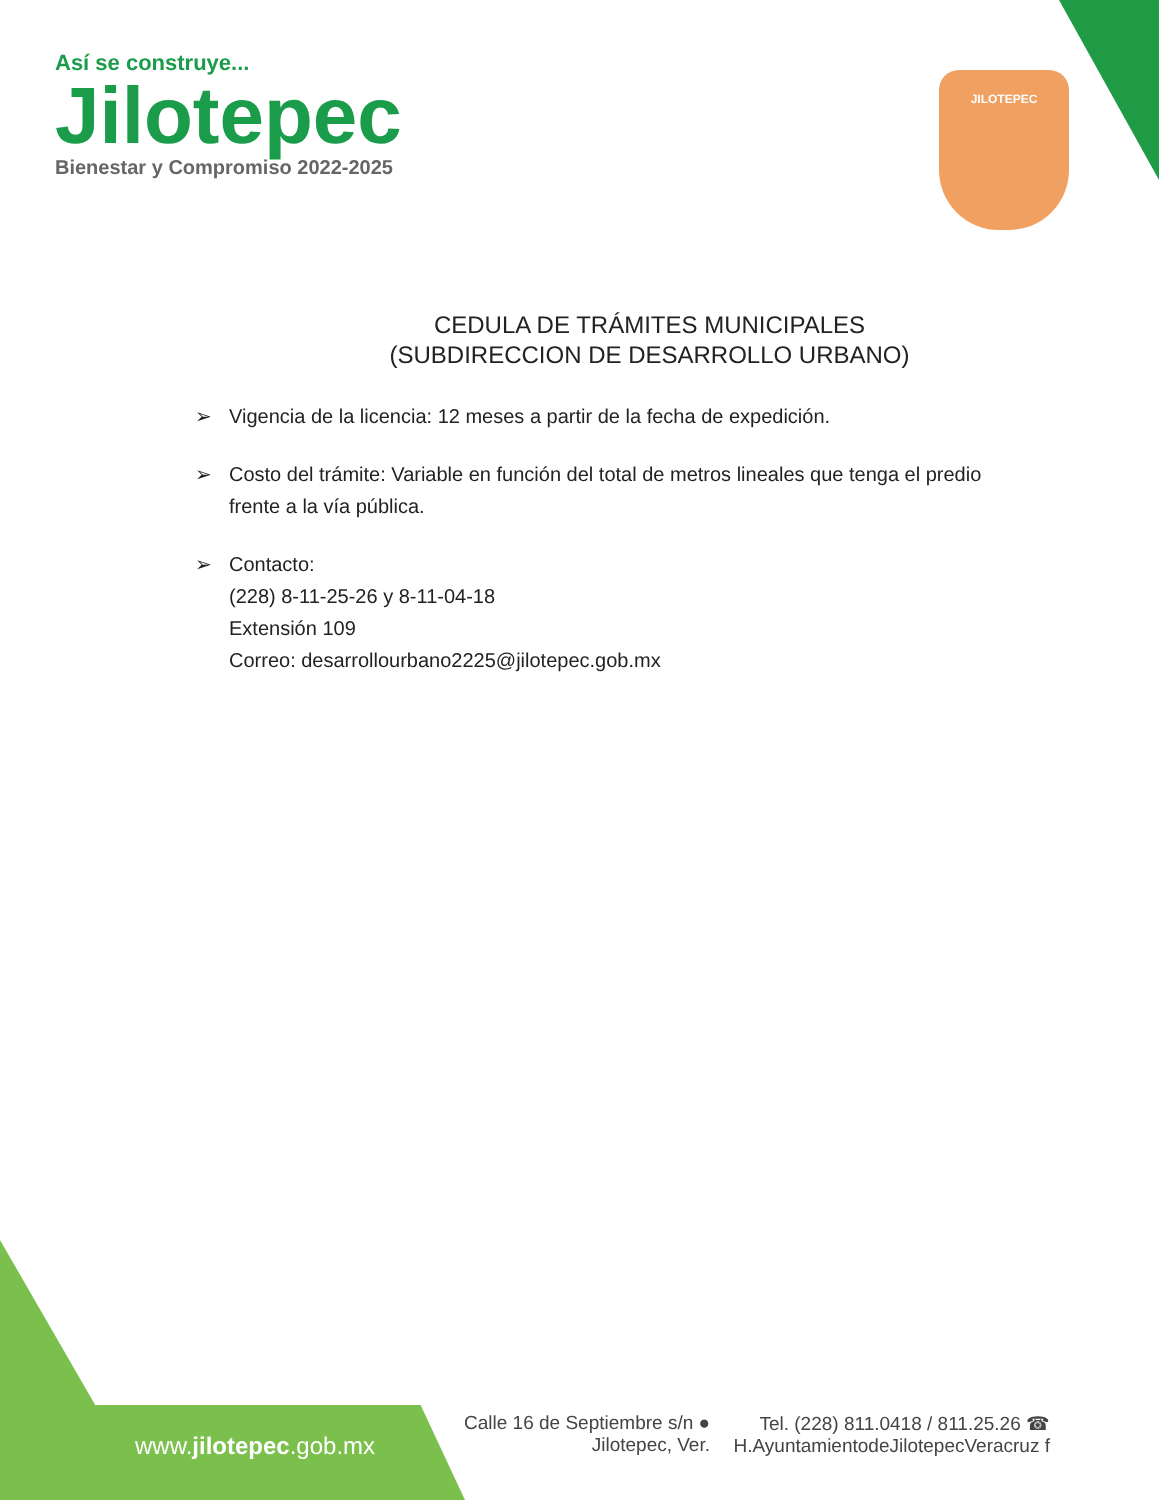Así se construye...
Jilotepec
Bienestar y Compromiso 2022-2025
JILOTEPEC
CEDULA DE TRÁMITES MUNICIPALES
(SUBDIRECCION DE DESARROLLO URBANO)
➢ Vigencia de la licencia: 12 meses a partir de la fecha de expedición.
➢ Costo del trámite: Variable en función del total de metros lineales que tenga el predio frente a la vía pública.
➢ Contacto:
(228) 8-11-25-26 y 8-11-04-18
Extensión 109
Correo: desarrollourbano2225@jilotepec.gob.mx
www.jilotepec.gob.mx
Calle 16 de Septiembre s/n ●
Jilotepec, Ver.
Tel. (228) 811.0418 / 811.25.26 ☎
H.AyuntamientodeJilotepecVeracruz f